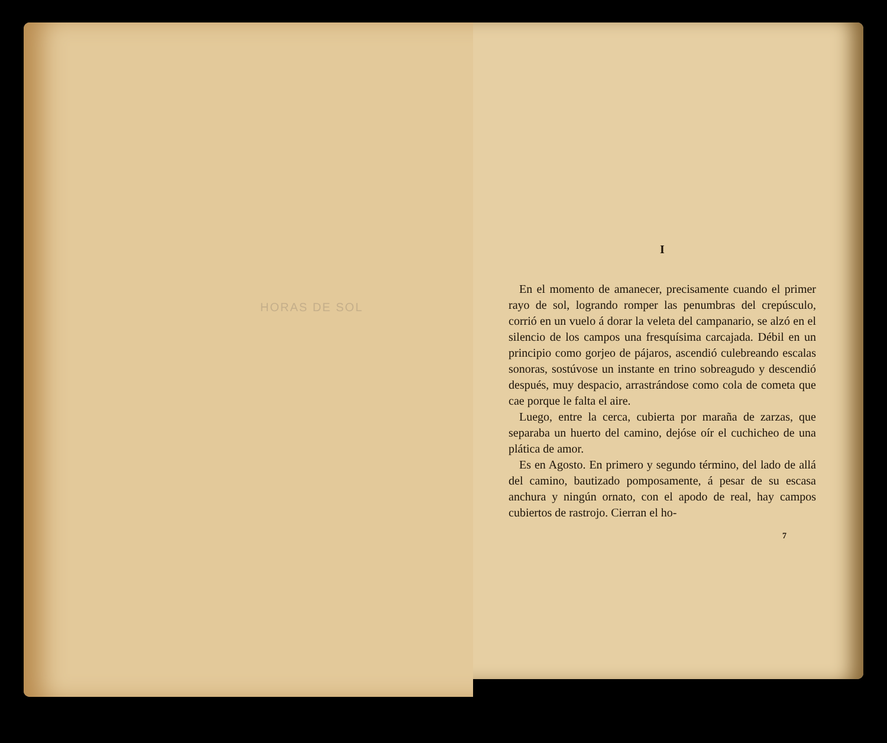HORAS DE SOL
I
En el momento de amanecer, precisamente cuando el primer rayo de sol, logrando romper las penumbras del crepúsculo, corrió en un vuelo á dorar la veleta del campanario, se alzó en el silencio de los campos una fresquísima carcajada. Débil en un principio como gorjeo de pájaros, ascendió culebreando escalas sonoras, sostúvose un instante en trino sobreagudo y descendió después, muy despacio, arrastrándose como cola de cometa que cae porque le falta el aire.
Luego, entre la cerca, cubierta por maraña de zarzas, que separaba un huerto del camino, dejóse oír el cuchicheo de una plática de amor.
Es en Agosto. En primero y segundo término, del lado de allá del camino, bautizado pomposamente, á pesar de su escasa anchura y ningún ornato, con el apodo de real, hay campos cubiertos de rastrojo. Cierran el ho-
7